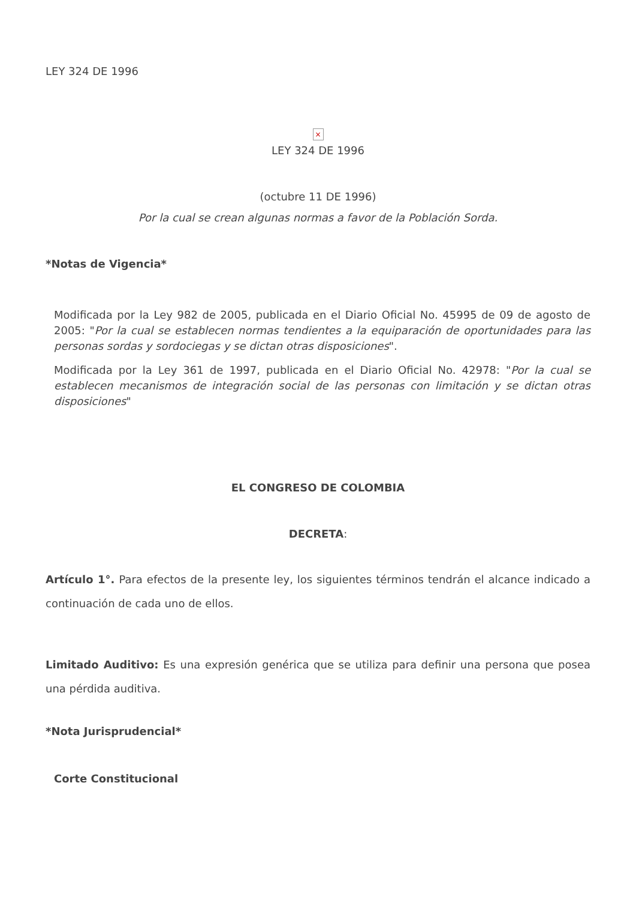LEY 324 DE 1996
×
LEY 324 DE 1996
(octubre 11 DE 1996)
Por la cual se crean algunas normas a favor de la Población Sorda.
*Notas de Vigencia*
Modificada por la Ley 982 de 2005, publicada en el Diario Oficial No. 45995 de 09 de agosto de 2005: "Por la cual se establecen normas tendientes a la equiparación de oportunidades para las personas sordas y sordociegas y se dictan otras disposiciones".
Modificada por la Ley 361 de 1997, publicada en el Diario Oficial No. 42978: "Por la cual se establecen mecanismos de integración social de las personas con limitación y se dictan otras disposiciones"
EL CONGRESO DE COLOMBIA
DECRETA:
Artículo 1°. Para efectos de la presente ley, los siguientes términos tendrán el alcance indicado a continuación de cada uno de ellos.
Limitado Auditivo: Es una expresión genérica que se utiliza para definir una persona que posea una pérdida auditiva.
*Nota Jurisprudencial*
Corte Constitucional